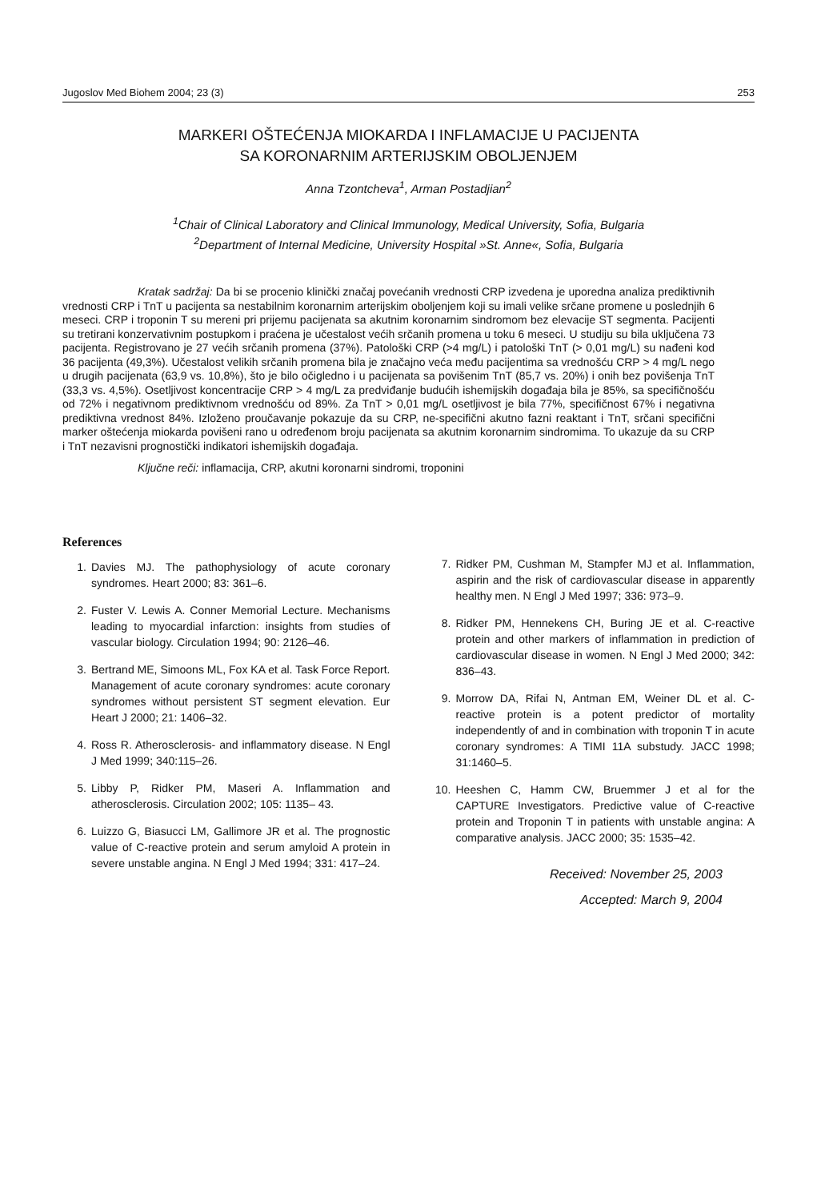Jugoslov Med Biohem 2004; 23 (3) 253
MARKERI OŠTEĆENJA MIOKARDA I INFLAMACIJE U PACIJENTA
SA KORONARNIM ARTERIJSKIM OBOLJENJEM
Anna Tzontcheva<sup>1</sup>, Arman Postadjian<sup>2</sup>
<sup>1</sup> Chair of Clinical Laboratory and Clinical Immunology, Medical University, Sofia, Bulgaria
<sup>2</sup> Department of Internal Medicine, University Hospital »St. Anne«, Sofia, Bulgaria
Kratak sadržaj: Da bi se procenio klinički značaj povećanih vrednosti CRP izvedena je uporedna analiza prediktivnih vrednosti CRP i TnT u pacijenta sa nestabilnim koronarnim arterijskim oboljenjem koji su imali velike srčane promene u poslednjih 6 meseci. CRP i troponin T su mereni pri prijemu pacijenata sa akutnim koronarnim sindromom bez elevacije ST segmenta. Pacijenti su tretirani konzervativnim postupkom i praćena je učestalost većih srčanih promena u toku 6 meseci. U studiju su bila uključena 73 pacijenta. Registrovano je 27 većih srčanih promena (37%). Patološki CRP (>4 mg/L) i patološki TnT (> 0,01 mg/L) su nađeni kod 36 pacijenta (49,3%). Učestalost velikih srčanih promena bila je značajno veća među pacijentima sa vrednošću CRP > 4 mg/L nego u drugih pacijenata (63,9 vs. 10,8%), što je bilo očigledno i u pacijenata sa povišenim TnT (85,7 vs. 20%) i onih bez povišenja TnT (33,3 vs. 4,5%). Osetljivost koncentracije CRP > 4 mg/L za predviđanje budućih ishemijskih događaja bila je 85%, sa specifičnošću od 72% i negativnom prediktivnom vrednošću od 89%. Za TnT > 0,01 mg/L osetljivost je bila 77%, specifičnost 67% i negativna prediktivna vrednost 84%. Izloženo proučavanje pokazuje da su CRP, ne-specifični akutno fazni reaktant i TnT, srčani specifični marker oštećenja miokarda povišeni rano u određenom broju pacijenata sa akutnim koronarnim sindromima. To ukazuje da su CRP i TnT nezavisni prognostički indikatori ishemijskih događaja.
Ključne reči: inflamacija, CRP, akutni koronarni sindromi, troponini
References
1. Davies MJ. The pathophysiology of acute coronary syndromes. Heart 2000; 83: 361–6.
2. Fuster V. Lewis A. Conner Memorial Lecture. Mechanisms leading to myocardial infarction: insights from studies of vascular biology. Circulation 1994; 90: 2126–46.
3. Bertrand ME, Simoons ML, Fox KA et al. Task Force Report. Management of acute coronary syndromes: acute coronary syndromes without persistent ST segment elevation. Eur Heart J 2000; 21: 1406–32.
4. Ross R. Atherosclerosis- and inflammatory disease. N Engl J Med 1999; 340:115–26.
5. Libby P, Ridker PM, Maseri A. Inflammation and atherosclerosis. Circulation 2002; 105: 1135– 43.
6. Luizzo G, Biasucci LM, Gallimore JR et al. The prognostic value of C-reactive protein and serum amyloid A protein in severe unstable angina. N Engl J Med 1994; 331: 417–24.
7. Ridker PM, Cushman M, Stampfer MJ et al. Inflammation, aspirin and the risk of cardiovascular disease in apparently healthy men. N Engl J Med 1997; 336: 973–9.
8. Ridker PM, Hennekens CH, Buring JE et al. C-reactive protein and other markers of inflammation in prediction of cardiovascular disease in women. N Engl J Med 2000; 342: 836–43.
9. Morrow DA, Rifai N, Antman EM, Weiner DL et al. C-reactive protein is a potent predictor of mortality independently of and in combination with troponin T in acute coronary syndromes: A TIMI 11A substudy. JACC 1998; 31:1460–5.
10. Heeshen C, Hamm CW, Bruemmer J et al for the CAPTURE Investigators. Predictive value of C-reactive protein and Troponin T in patients with unstable angina: A comparative analysis. JACC 2000; 35: 1535–42.
Received: November 25, 2003
Accepted: March 9, 2004